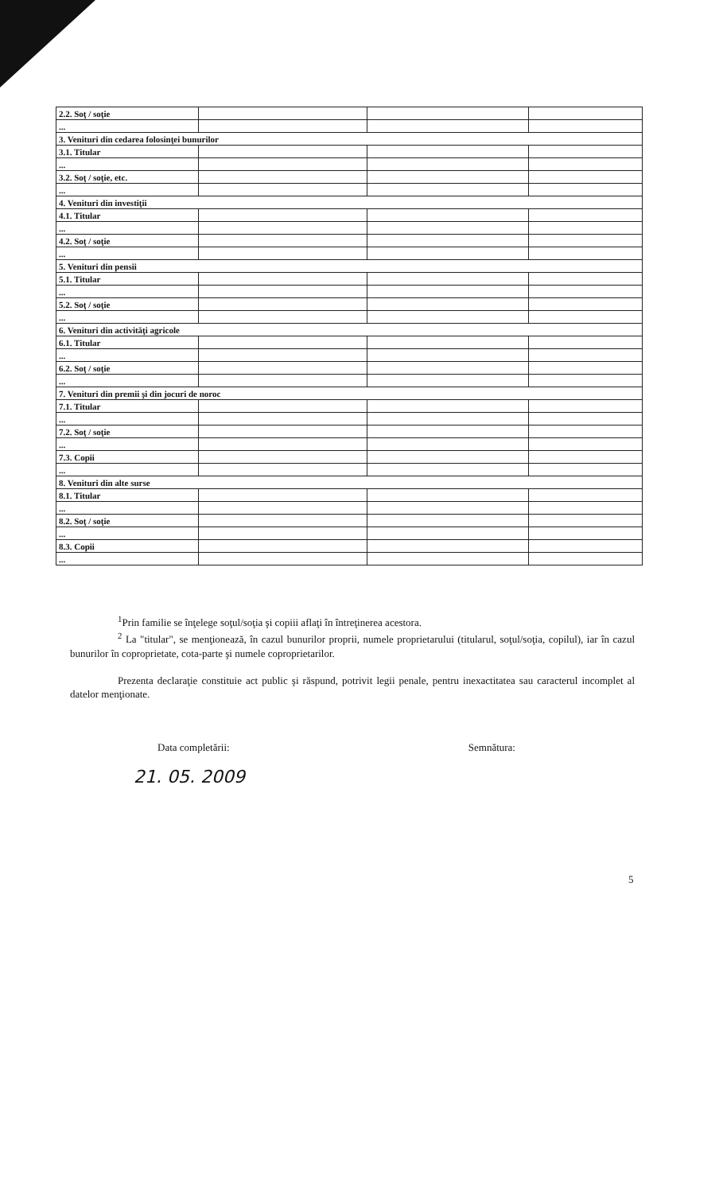| 2.2. Soţ / soţie | | | |
| ... | | | |
| 3. Venituri din cedarea folosinţei bunurilor | | | |
| 3.1. Titular | | | |
| ... | | | |
| 3.2. Soţ / soţie, etc. | | | |
| ... | | | |
| 4. Venituri din investiţii | | | |
| 4.1. Titular | | | |
| ... | | | |
| 4.2. Soţ / soţie | | | |
| ... | | | |
| 5. Venituri din pensii | | | |
| 5.1. Titular | | | |
| ... | | | |
| 5.2. Soţ / soţie | | | |
| ... | | | |
| 6. Venituri din activităţi agricole | | | |
| 6.1. Titular | | | |
| ... | | | |
| 6.2. Soţ / soţie | | | |
| ... | | | |
| 7. Venituri din premii şi din jocuri de noroc | | | |
| 7.1. Titular | | | |
| ... | | | |
| 7.2. Soţ / soţie | | | |
| ... | | | |
| 7.3. Copii | | | |
| ... | | | |
| 8. Venituri din alte surse | | | |
| 8.1. Titular | | | |
| ... | | | |
| 8.2. Soţ / soţie | | | |
| ... | | | |
| 8.3. Copii | | | |
| ... | | | |
<sup>1</sup> Prin familie se înţelege soţul/soţia şi copiii aflaţi în întreţinerea acestora.
<sup>2</sup> La "titular", se menţionează, în cazul bunurilor proprii, numele proprietarului (titularul, soţul/soţia, copilul), iar în cazul bunurilor în coproprietate, cota-parte şi numele coproprietarilor.
Prezenta declaraţie constituie act public şi răspund, potrivit legii penale, pentru inexactitatea sau caracterul incomplet al datelor menţionate.
Data completării: Semnătura:
21. 05. 2009
5